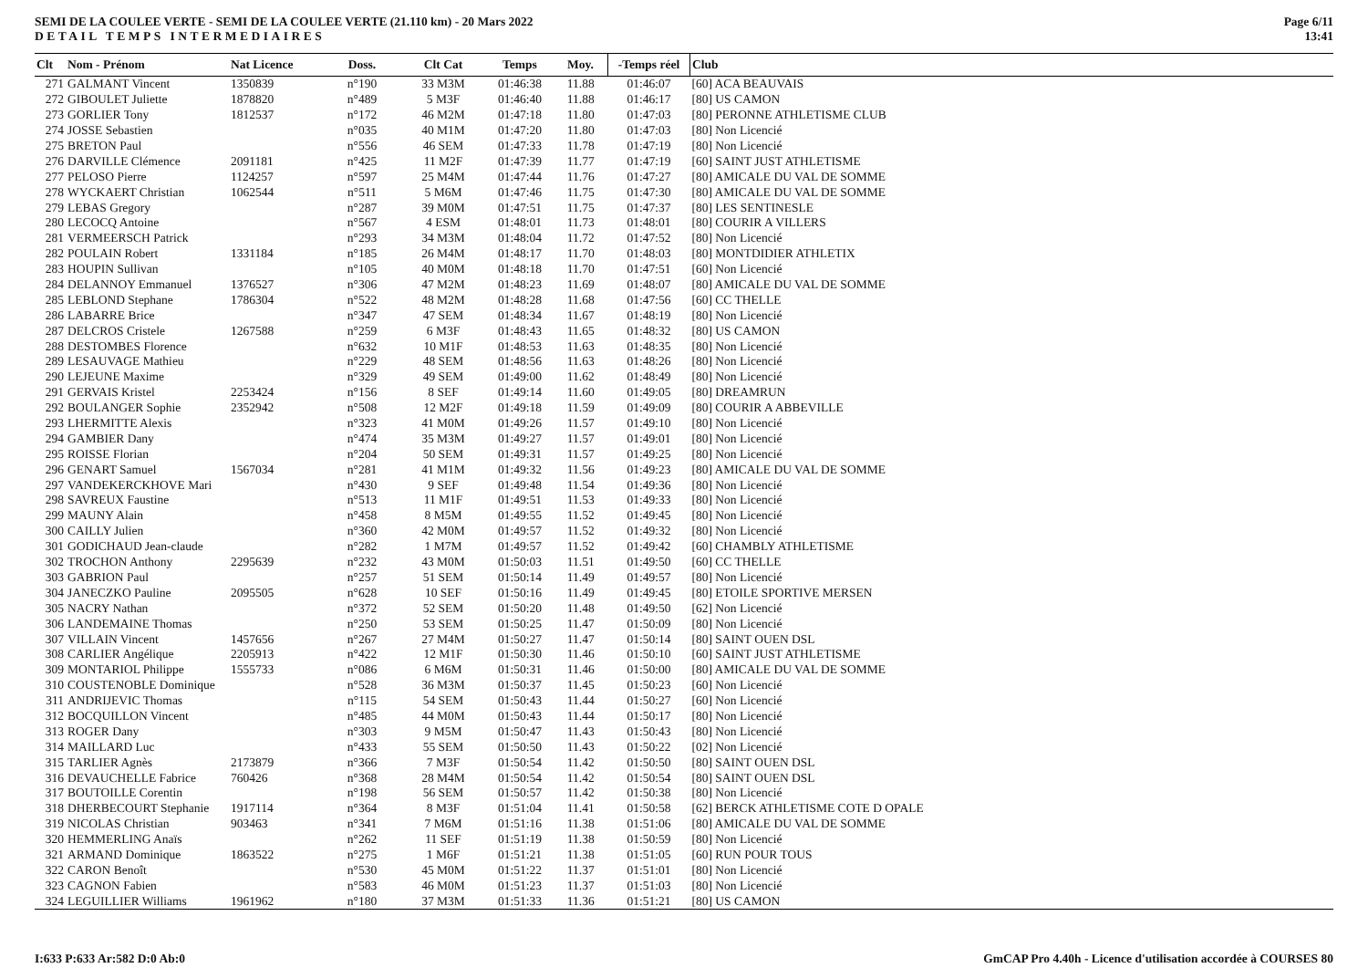SEMI DE LA COULEE VERTE - SEMI DE LA COULEE VERTE (21.110 km) - 20 Mars 2022
DETAIL TEMPS INTERMEDIAIRES
Page 6/11
13:41
| Clt | Nom - Prénom | Nat Licence | Doss. | Clt Cat | Temps | Moy. | -Temps réel | Club |
| --- | --- | --- | --- | --- | --- | --- | --- | --- |
| 271 | GALMANT Vincent | 1350839 | n°190 | 33 M3M | 01:46:38 | 11.88 | 01:46:07 | [60] ACA BEAUVAIS |
| 272 | GIBOULET Juliette | 1878820 | n°489 | 5 M3F | 01:46:40 | 11.88 | 01:46:17 | [80] US CAMON |
| 273 | GORLIER Tony | 1812537 | n°172 | 46 M2M | 01:47:18 | 11.80 | 01:47:03 | [80] PERONNE ATHLETISME CLUB |
| 274 | JOSSE Sebastien | | n°035 | 40 M1M | 01:47:20 | 11.80 | 01:47:03 | [80] Non Licencié |
| 275 | BRETON Paul | | n°556 | 46 SEM | 01:47:33 | 11.78 | 01:47:19 | [80] Non Licencié |
| 276 | DARVILLE Clémence | 2091181 | n°425 | 11 M2F | 01:47:39 | 11.77 | 01:47:19 | [60] SAINT JUST ATHLETISME |
| 277 | PELOSO Pierre | 1124257 | n°597 | 25 M4M | 01:47:44 | 11.76 | 01:47:27 | [80] AMICALE DU VAL DE SOMME |
| 278 | WYCKAERT Christian | 1062544 | n°511 | 5 M6M | 01:47:46 | 11.75 | 01:47:30 | [80] AMICALE DU VAL DE SOMME |
| 279 | LEBAS Gregory | | n°287 | 39 M0M | 01:47:51 | 11.75 | 01:47:37 | [80] LES SENTINESLE |
| 280 | LECOCQ Antoine | | n°567 | 4 ESM | 01:48:01 | 11.73 | 01:48:01 | [80] COURIR A VILLERS |
| 281 | VERMEERSCH Patrick | | n°293 | 34 M3M | 01:48:04 | 11.72 | 01:47:52 | [80] Non Licencié |
| 282 | POULAIN Robert | 1331184 | n°185 | 26 M4M | 01:48:17 | 11.70 | 01:48:03 | [80] MONTDIDIER ATHLETIX |
| 283 | HOUPIN Sullivan | | n°105 | 40 M0M | 01:48:18 | 11.70 | 01:47:51 | [60] Non Licencié |
| 284 | DELANNOY Emmanuel | 1376527 | n°306 | 47 M2M | 01:48:23 | 11.69 | 01:48:07 | [80] AMICALE DU VAL DE SOMME |
| 285 | LEBLOND Stephane | 1786304 | n°522 | 48 M2M | 01:48:28 | 11.68 | 01:47:56 | [60] CC THELLE |
| 286 | LABARRE Brice | | n°347 | 47 SEM | 01:48:34 | 11.67 | 01:48:19 | [80] Non Licencié |
| 287 | DELCROS Cristele | 1267588 | n°259 | 6 M3F | 01:48:43 | 11.65 | 01:48:32 | [80] US CAMON |
| 288 | DESTOMBES Florence | | n°632 | 10 M1F | 01:48:53 | 11.63 | 01:48:35 | [80] Non Licencié |
| 289 | LESAUVAGE Mathieu | | n°229 | 48 SEM | 01:48:56 | 11.63 | 01:48:26 | [80] Non Licencié |
| 290 | LEJEUNE Maxime | | n°329 | 49 SEM | 01:49:00 | 11.62 | 01:48:49 | [80] Non Licencié |
| 291 | GERVAIS Kristel | 2253424 | n°156 | 8 SEF | 01:49:14 | 11.60 | 01:49:05 | [80] DREAMRUN |
| 292 | BOULANGER Sophie | 2352942 | n°508 | 12 M2F | 01:49:18 | 11.59 | 01:49:09 | [80] COURIR A ABBEVILLE |
| 293 | LHERMITTE Alexis | | n°323 | 41 M0M | 01:49:26 | 11.57 | 01:49:10 | [80] Non Licencié |
| 294 | GAMBIER Dany | | n°474 | 35 M3M | 01:49:27 | 11.57 | 01:49:01 | [80] Non Licencié |
| 295 | ROISSE Florian | | n°204 | 50 SEM | 01:49:31 | 11.57 | 01:49:25 | [80] Non Licencié |
| 296 | GENART Samuel | 1567034 | n°281 | 41 M1M | 01:49:32 | 11.56 | 01:49:23 | [80] AMICALE DU VAL DE SOMME |
| 297 | VANDEKERCKHOVE Mari | | n°430 | 9 SEF | 01:49:48 | 11.54 | 01:49:36 | [80] Non Licencié |
| 298 | SAVREUX Faustine | | n°513 | 11 M1F | 01:49:51 | 11.53 | 01:49:33 | [80] Non Licencié |
| 299 | MAUNY Alain | | n°458 | 8 M5M | 01:49:55 | 11.52 | 01:49:45 | [80] Non Licencié |
| 300 | CAILLY Julien | | n°360 | 42 M0M | 01:49:57 | 11.52 | 01:49:32 | [80] Non Licencié |
| 301 | GODICHAUD Jean-claude | | n°282 | 1 M7M | 01:49:57 | 11.52 | 01:49:42 | [60] CHAMBLY ATHLETISME |
| 302 | TROCHON Anthony | 2295639 | n°232 | 43 M0M | 01:50:03 | 11.51 | 01:49:50 | [60] CC THELLE |
| 303 | GABRION Paul | | n°257 | 51 SEM | 01:50:14 | 11.49 | 01:49:57 | [80] Non Licencié |
| 304 | JANECZKO Pauline | 2095505 | n°628 | 10 SEF | 01:50:16 | 11.49 | 01:49:45 | [80] ETOILE SPORTIVE MERSEN |
| 305 | NACRY Nathan | | n°372 | 52 SEM | 01:50:20 | 11.48 | 01:49:50 | [62] Non Licencié |
| 306 | LANDEMAINE Thomas | | n°250 | 53 SEM | 01:50:25 | 11.47 | 01:50:09 | [80] Non Licencié |
| 307 | VILLAIN Vincent | 1457656 | n°267 | 27 M4M | 01:50:27 | 11.47 | 01:50:14 | [80] SAINT OUEN DSL |
| 308 | CARLIER Angélique | 2205913 | n°422 | 12 M1F | 01:50:30 | 11.46 | 01:50:10 | [60] SAINT JUST ATHLETISME |
| 309 | MONTARIOL Philippe | 1555733 | n°086 | 6 M6M | 01:50:31 | 11.46 | 01:50:00 | [80] AMICALE DU VAL DE SOMME |
| 310 | COUSTENOBLE Dominique | | n°528 | 36 M3M | 01:50:37 | 11.45 | 01:50:23 | [60] Non Licencié |
| 311 | ANDRIJEVIC Thomas | | n°115 | 54 SEM | 01:50:43 | 11.44 | 01:50:27 | [60] Non Licencié |
| 312 | BOCQUILLON Vincent | | n°485 | 44 M0M | 01:50:43 | 11.44 | 01:50:17 | [80] Non Licencié |
| 313 | ROGER Dany | | n°303 | 9 M5M | 01:50:47 | 11.43 | 01:50:43 | [80] Non Licencié |
| 314 | MAILLARD Luc | | n°433 | 55 SEM | 01:50:50 | 11.43 | 01:50:22 | [02] Non Licencié |
| 315 | TARLIER Agnès | 2173879 | n°366 | 7 M3F | 01:50:54 | 11.42 | 01:50:50 | [80] SAINT OUEN DSL |
| 316 | DEVAUCHELLE Fabrice | 760426 | n°368 | 28 M4M | 01:50:54 | 11.42 | 01:50:54 | [80] SAINT OUEN DSL |
| 317 | BOUTOILLE Corentin | | n°198 | 56 SEM | 01:50:57 | 11.42 | 01:50:38 | [80] Non Licencié |
| 318 | DHERBECOURT Stephanie | 1917114 | n°364 | 8 M3F | 01:51:04 | 11.41 | 01:50:58 | [62] BERCK ATHLETISME COTE D OPALE |
| 319 | NICOLAS Christian | 903463 | n°341 | 7 M6M | 01:51:16 | 11.38 | 01:51:06 | [80] AMICALE DU VAL DE SOMME |
| 320 | HEMMERLING Anaïs | | n°262 | 11 SEF | 01:51:19 | 11.38 | 01:50:59 | [80] Non Licencié |
| 321 | ARMAND Dominique | 1863522 | n°275 | 1 M6F | 01:51:21 | 11.38 | 01:51:05 | [60] RUN POUR TOUS |
| 322 | CARON Benoît | | n°530 | 45 M0M | 01:51:22 | 11.37 | 01:51:01 | [80] Non Licencié |
| 323 | CAGNON Fabien | | n°583 | 46 M0M | 01:51:23 | 11.37 | 01:51:03 | [80] Non Licencié |
| 324 | LEGUILLIER Williams | 1961962 | n°180 | 37 M3M | 01:51:33 | 11.36 | 01:51:21 | [80] US CAMON |
I:633 P:633 Ar:582 D:0 Ab:0 GmCAP Pro 4.40h - Licence d'utilisation accordée à COURSES 80